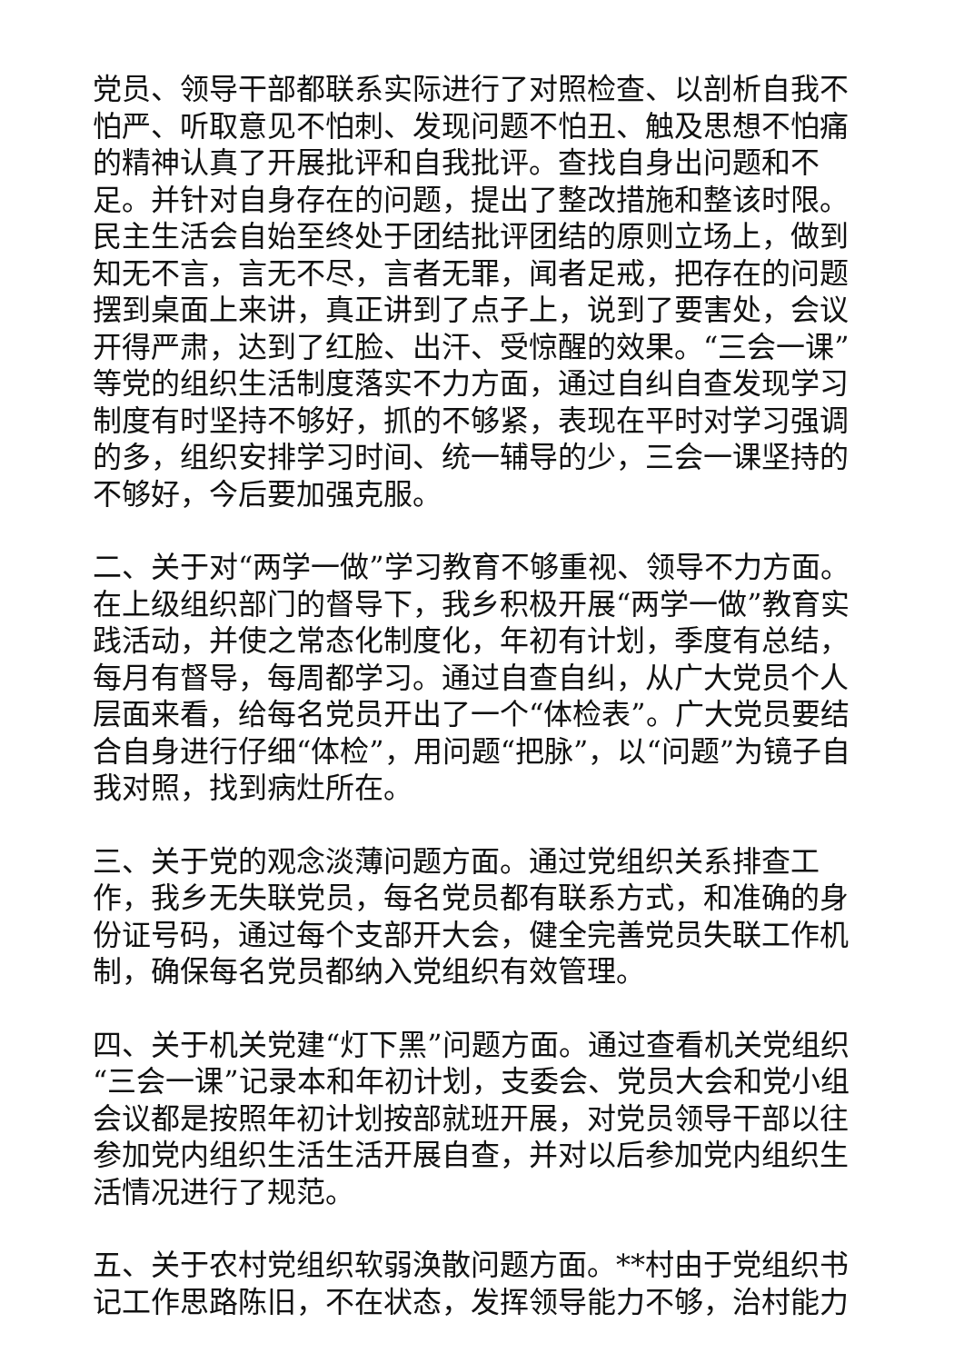党员、领导干部都联系实际进行了对照检查、以剖析自我不怕严、听取意见不怕刺、发现问题不怕丑、触及思想不怕痛的精神认真了开展批评和自我批评。查找自身出问题和不足。并针对自身存在的问题，提出了整改措施和整该时限。民主生活会自始至终处于团结批评团结的原则立场上，做到知无不言，言无不尽，言者无罪，闻者足戒，把存在的问题摆到桌面上来讲，真正讲到了点子上，说到了要害处，会议开得严肃，达到了红脸、出汗、受惊醒的效果。“三会一课”等党的组织生活制度落实不力方面，通过自纠自查发现学习制度有时坚持不够好，抓的不够紧，表现在平时对学习强调的多，组织安排学习时间、统一辅导的少，三会一课坚持的不够好，今后要加强克服。
二、关于对“两学一做”学习教育不够重视、领导不力方面。在上级组织部门的督导下，我乡积极开展“两学一做”教育实践活动，并使之常态化制度化，年初有计划，季度有总结，每月有督导，每周都学习。通过自查自纠，从广大党员个人层面来看，给每名党员开出了一个“体检表”。广大党员要结合自身进行仔细“体检”，用问题“把脉”，以“问题”为镜子自我对照，找到病灶所在。
三、关于党的观念淡薄问题方面。通过党组织关系排查工作，我乡无失联党员，每名党员都有联系方式，和准确的身份证号码，通过每个支部开大会，健全完善党员失联工作机制，确保每名党员都纳入党组织有效管理。
四、关于机关党建“灯下黑”问题方面。通过查看机关党组织“三会一课”记录本和年初计划，支委会、党员大会和党小组会议都是按照年初计划按部就班开展，对党员领导干部以往参加党内组织生活生活开展自查，并对以后参加党内组织生活情况进行了规范。
五、关于农村党组织软弱涣散问题方面。**村由于党组织书记工作思路陈旧，不在状态，发挥领导能力不够，治村能力